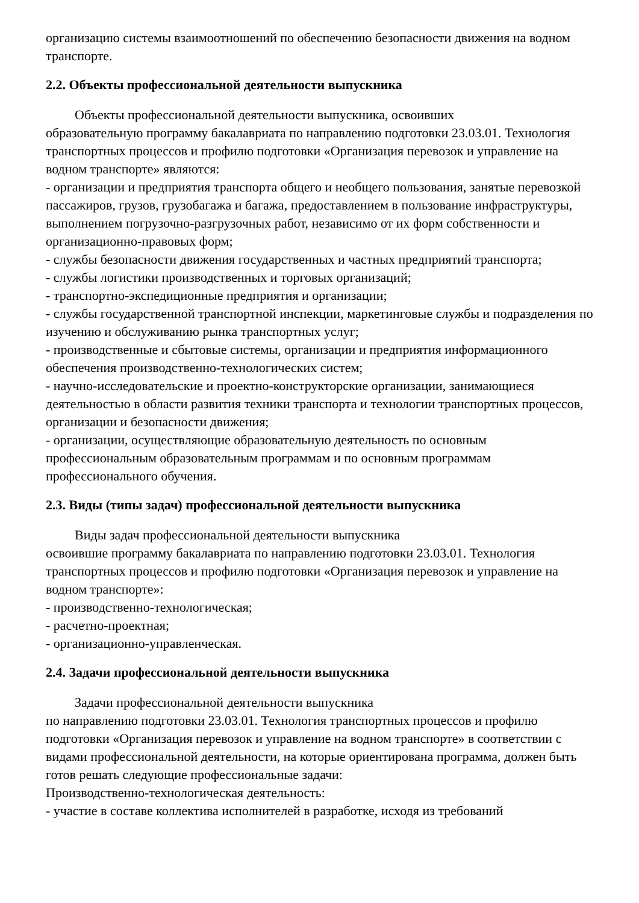организацию системы взаимоотношений по обеспечению безопасности движения на водном транспорте.
2.2. Объекты профессиональной деятельности выпускника
Объекты профессиональной деятельности выпускника, освоивших
образовательную программу бакалавриата по направлению подготовки 23.03.01. Технология транспортных процессов и профилю подготовки «Организация перевозок и управление на водном транспорте» являются:
- организации и предприятия транспорта общего и необщего пользования, занятые перевозкой пассажиров, грузов, грузобагажа и багажа, предоставлением в пользование инфраструктуры, выполнением погрузочно-разгрузочных работ, независимо от их форм собственности и организационно-правовых форм;
- службы безопасности движения государственных и частных предприятий транспорта;
- службы логистики производственных и торговых организаций;
- транспортно-экспедиционные предприятия и организации;
- службы государственной транспортной инспекции, маркетинговые службы и подразделения по изучению и обслуживанию рынка транспортных услуг;
- производственные и сбытовые системы, организации и предприятия информационного обеспечения производственно-технологических систем;
- научно-исследовательские и проектно-конструкторские организации, занимающиеся деятельностью в области развития техники транспорта и технологии транспортных процессов, организации и безопасности движения;
- организации, осуществляющие образовательную деятельность по основным профессиональным образовательным программам и по основным программам профессионального обучения.
2.3. Виды (типы задач) профессиональной деятельности выпускника
Виды задач профессиональной деятельности выпускника
освоившие программу бакалавриата по направлению подготовки 23.03.01. Технология транспортных процессов и профилю подготовки «Организация перевозок и управление на водном транспорте»:
- производственно-технологическая;
- расчетно-проектная;
- организационно-управленческая.
2.4. Задачи профессиональной деятельности выпускника
Задачи профессиональной деятельности выпускника
по направлению подготовки 23.03.01. Технология транспортных процессов и профилю подготовки «Организация перевозок и управление на водном транспорте» в соответствии с видами профессиональной деятельности, на которые ориентирована программа, должен быть готов решать следующие профессиональные задачи:
Производственно-технологическая деятельность:
- участие в составе коллектива исполнителей в разработке, исходя из требований